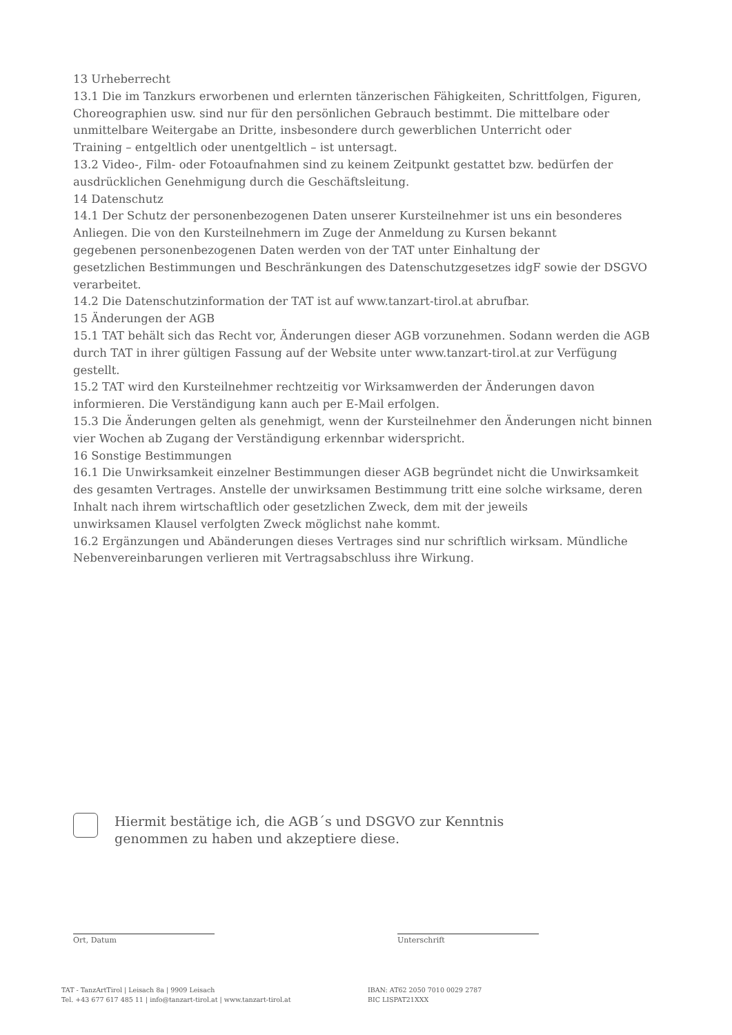13 Urheberrecht
13.1 Die im Tanzkurs erworbenen und erlernten tänzerischen Fähigkeiten, Schrittfolgen, Figuren, Choreographien usw. sind nur für den persönlichen Gebrauch bestimmt. Die mittelbare oder unmittelbare Weitergabe an Dritte, insbesondere durch gewerblichen Unterricht oder
Training – entgeltlich oder unentgeltlich – ist untersagt.
13.2 Video-, Film- oder Fotoaufnahmen sind zu keinem Zeitpunkt gestattet bzw. bedürfen der ausdrücklichen Genehmigung durch die Geschäftsleitung.
14 Datenschutz
14.1 Der Schutz der personenbezogenen Daten unserer Kursteilnehmer ist uns ein besonderes Anliegen. Die von den Kursteilnehmern im Zuge der Anmeldung zu Kursen bekannt
gegebenen personenbezogenen Daten werden von der TAT unter Einhaltung der
gesetzlichen Bestimmungen und Beschränkungen des Datenschutzgesetzes idgF sowie der DSGVO verarbeitet.
14.2 Die Datenschutzinformation der TAT ist auf www.tanzart-tirol.at abrufbar.
15 Änderungen der AGB
15.1 TAT behält sich das Recht vor, Änderungen dieser AGB vorzunehmen. Sodann werden die AGB durch TAT in ihrer gültigen Fassung auf der Website unter www.tanzart-tirol.at zur Verfügung gestellt.
15.2 TAT wird den Kursteilnehmer rechtzeitig vor Wirksamwerden der Änderungen davon informieren. Die Verständigung kann auch per E-Mail erfolgen.
15.3 Die Änderungen gelten als genehmigt, wenn der Kursteilnehmer den Änderungen nicht binnen vier Wochen ab Zugang der Verständigung erkennbar widerspricht.
16 Sonstige Bestimmungen
16.1 Die Unwirksamkeit einzelner Bestimmungen dieser AGB begründet nicht die Unwirksamkeit des gesamten Vertrages. Anstelle der unwirksamen Bestimmung tritt eine solche wirksame, deren Inhalt nach ihrem wirtschaftlich oder gesetzlichen Zweck, dem mit der jeweils
unwirksamen Klausel verfolgten Zweck möglichst nahe kommt.
16.2 Ergänzungen und Abänderungen dieses Vertrages sind nur schriftlich wirksam. Mündliche Nebenvereinbarungen verlieren mit Vertragsabschluss ihre Wirkung.
Hiermit bestätige ich, die AGB´s und DSGVO zur Kenntnis
genommen zu haben und akzeptiere diese.
Ort, Datum Unterschrift
TAT - TanzArtTirol | Leisach 8a | 9909 Leisach
Tel. +43 677 617 485 11 | info@tanzart-tirol.at | www.tanzart-tirol.at
IBAN: AT62 2050 7010 0029 2787
BIC LISPAT21XXX